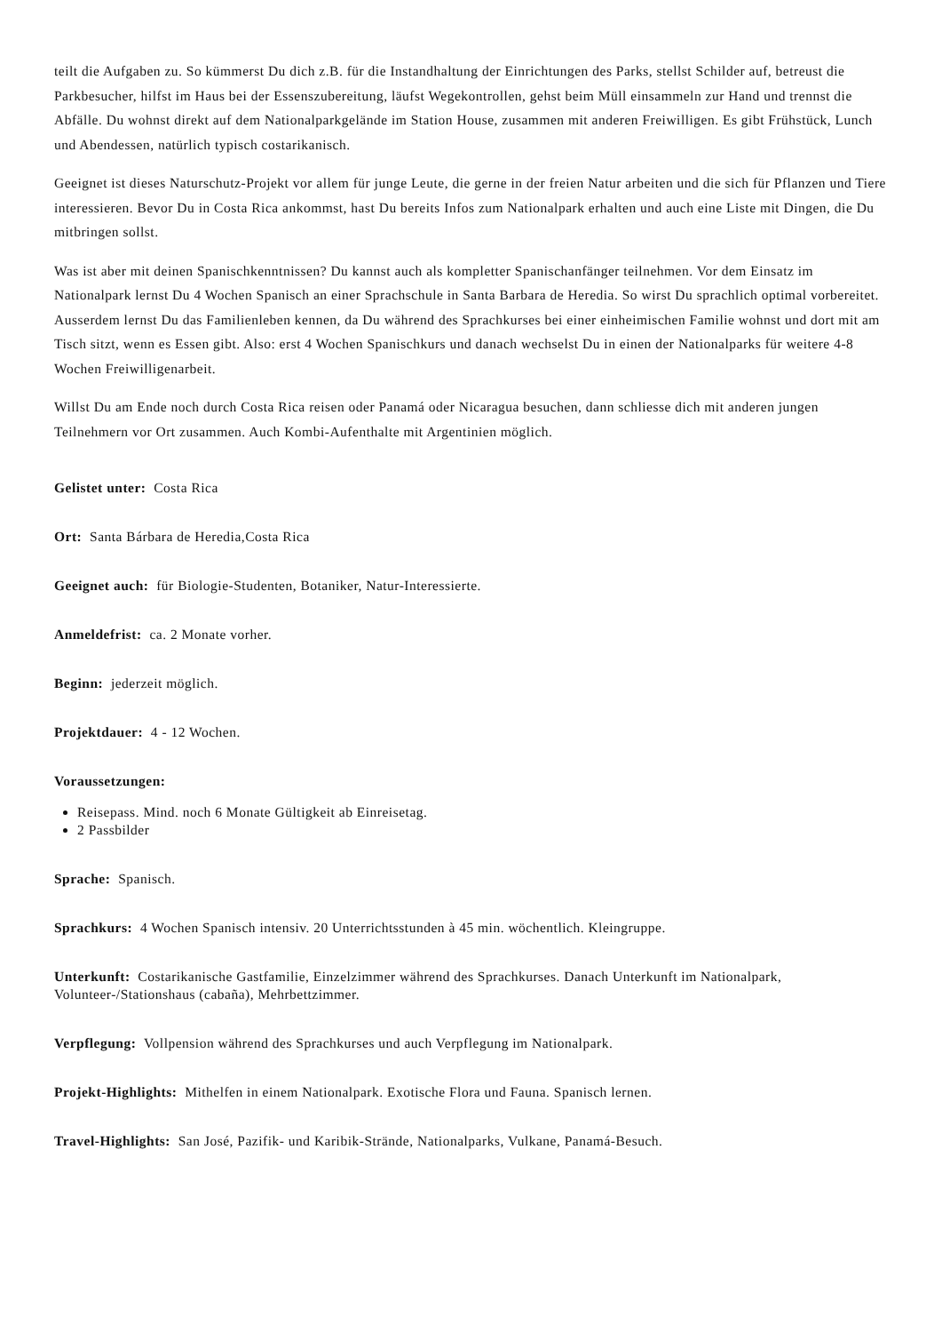teilt die Aufgaben zu. So kümmerst Du dich z.B. für die Instandhaltung der Einrichtungen des Parks, stellst Schilder auf, betreust die Parkbesucher, hilfst im Haus bei der Essenszubereitung, läufst Wegekontrollen, gehst beim Müll einsammeln zur Hand und trennst die Abfälle. Du wohnst direkt auf dem Nationalparkgelände im Station House, zusammen mit anderen Freiwilligen. Es gibt Frühstück, Lunch und Abendessen, natürlich typisch costarikanisch.
Geeignet ist dieses Naturschutz-Projekt vor allem für junge Leute, die gerne in der freien Natur arbeiten und die sich für Pflanzen und Tiere interessieren. Bevor Du in Costa Rica ankommst, hast Du bereits Infos zum Nationalpark erhalten und auch eine Liste mit Dingen, die Du mitbringen sollst.
Was ist aber mit deinen Spanischkenntnissen? Du kannst auch als kompletter Spanischanfänger teilnehmen. Vor dem Einsatz im Nationalpark lernst Du 4 Wochen Spanisch an einer Sprachschule in Santa Barbara de Heredia. So wirst Du sprachlich optimal vorbereitet. Ausserdem lernst Du das Familienleben kennen, da Du während des Sprachkurses bei einer einheimischen Familie wohnst und dort mit am Tisch sitzt, wenn es Essen gibt. Also: erst 4 Wochen Spanischkurs und danach wechselst Du in einen der Nationalparks für weitere 4-8 Wochen Freiwilligenarbeit.
Willst Du am Ende noch durch Costa Rica reisen oder Panamá oder Nicaragua besuchen, dann schliesse dich mit anderen jungen Teilnehmern vor Ort zusammen. Auch Kombi-Aufenthalte mit Argentinien möglich.
Gelistet unter: Costa Rica
Ort: Santa Bárbara de Heredia,Costa Rica
Geeignet auch: für Biologie-Studenten, Botaniker, Natur-Interessierte.
Anmeldefrist: ca. 2 Monate vorher.
Beginn: jederzeit möglich.
Projektdauer: 4 - 12 Wochen.
Voraussetzungen:
Reisepass. Mind. noch 6 Monate Gültigkeit ab Einreisetag.
2 Passbilder
Sprache: Spanisch.
Sprachkurs: 4 Wochen Spanisch intensiv. 20 Unterrichtsstunden à 45 min. wöchentlich. Kleingruppe.
Unterkunft: Costarikanische Gastfamilie, Einzelzimmer während des Sprachkurses. Danach Unterkunft im Nationalpark, Volunteer-/Stationshaus (cabaña), Mehrbettzimmer.
Verpflegung: Vollpension während des Sprachkurses und auch Verpflegung im Nationalpark.
Projekt-Highlights: Mithelfen in einem Nationalpark. Exotische Flora und Fauna. Spanisch lernen.
Travel-Highlights: San José, Pazifik- und Karibik-Strände, Nationalparks, Vulkane, Panamá-Besuch.